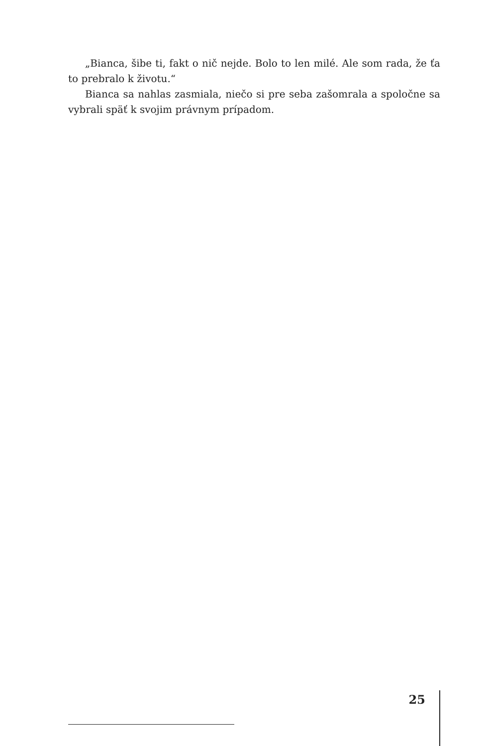„Bianca, šibe ti, fakt o nič nejde. Bolo to len milé. Ale som rada, že ťa to prebralo k životu.“
Bianca sa nahlas zasmiala, niečo si pre seba zašomrala a spoločne sa vybrali späť k svojim právnym prípadom.
25